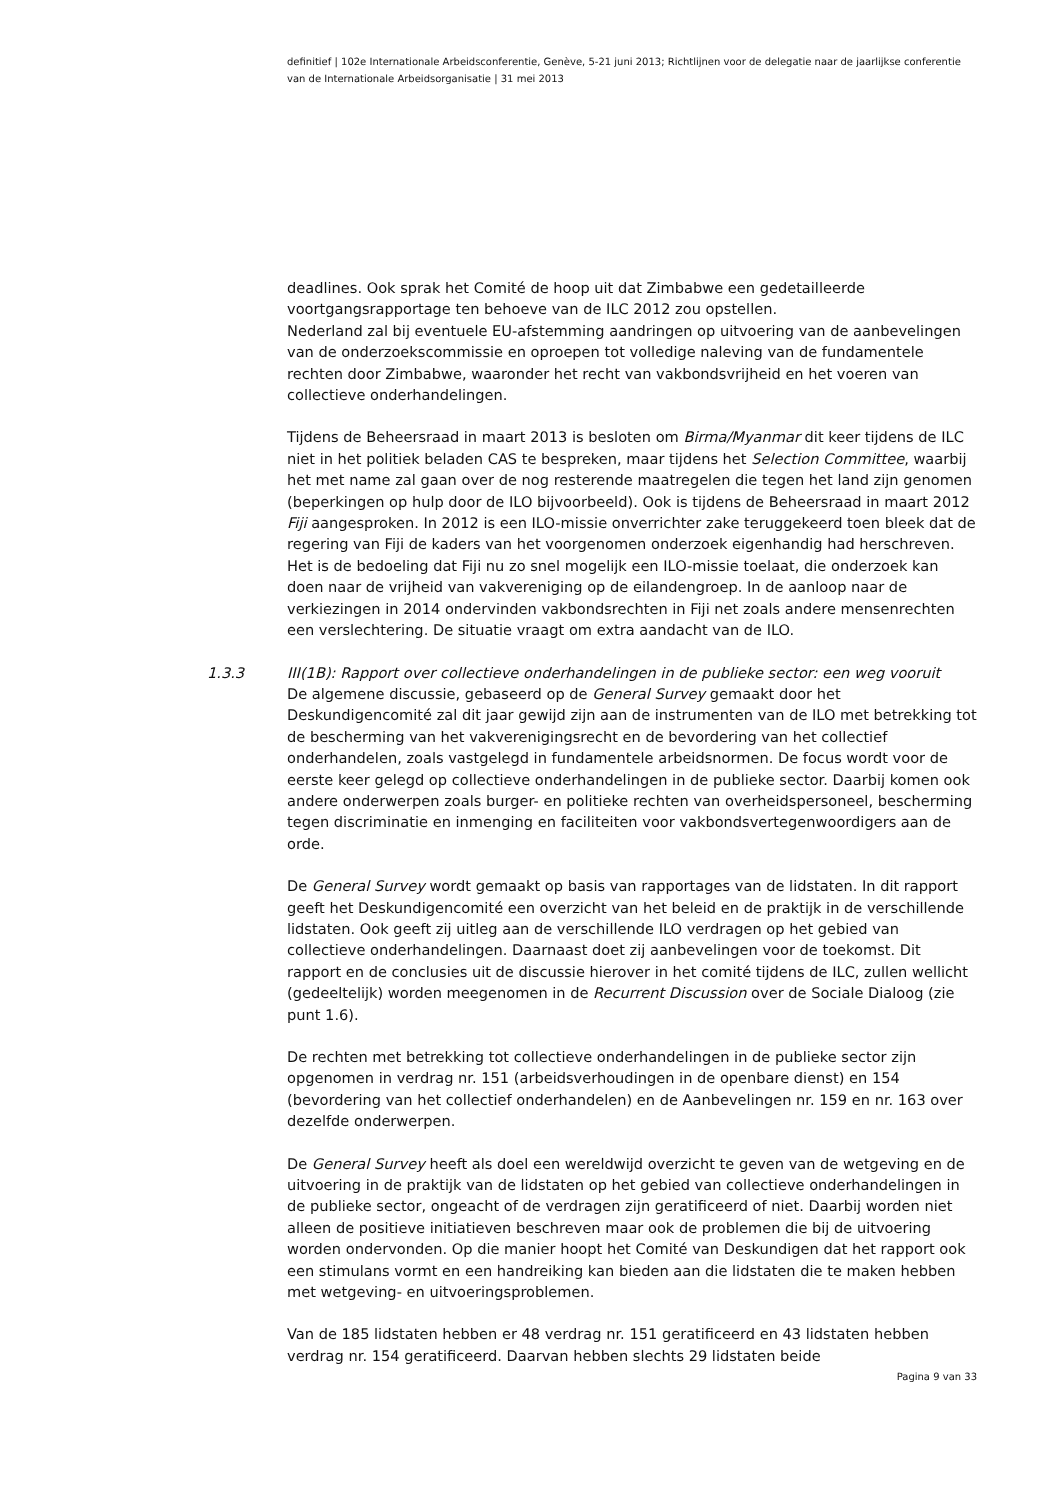definitief | 102e Internationale Arbeidsconferentie, Genève, 5-21 juni 2013; Richtlijnen voor de delegatie naar de jaarlijkse conferentie van de Internationale Arbeidsorganisatie | 31 mei 2013
deadlines. Ook sprak het Comité de hoop uit dat Zimbabwe een gedetailleerde voortgangsrapportage ten behoeve van de ILC 2012 zou opstellen.
Nederland zal bij eventuele EU-afstemming aandringen op uitvoering van de aanbevelingen van de onderzoekscommissie en oproepen tot volledige naleving van de fundamentele rechten door Zimbabwe, waaronder het recht van vakbondsvrijheid en het voeren van collectieve onderhandelingen.
Tijdens de Beheersraad in maart 2013 is besloten om Birma/Myanmar dit keer tijdens de ILC niet in het politiek beladen CAS te bespreken, maar tijdens het Selection Committee, waarbij het met name zal gaan over de nog resterende maatregelen die tegen het land zijn genomen (beperkingen op hulp door de ILO bijvoorbeeld). Ook is tijdens de Beheersraad in maart 2012 Fiji aangesproken. In 2012 is een ILO-missie onverrichter zake teruggekeerd toen bleek dat de regering van Fiji de kaders van het voorgenomen onderzoek eigenhandig had herschreven. Het is de bedoeling dat Fiji nu zo snel mogelijk een ILO-missie toelaat, die onderzoek kan doen naar de vrijheid van vakvereniging op de eilandengroep. In de aanloop naar de verkiezingen in 2014 ondervinden vakbondsrechten in Fiji net zoals andere mensenrechten een verslechtering. De situatie vraagt om extra aandacht van de ILO.
1.3.3 III(1B): Rapport over collectieve onderhandelingen in de publieke sector: een weg vooruit
De algemene discussie, gebaseerd op de General Survey gemaakt door het Deskundigencomité zal dit jaar gewijd zijn aan de instrumenten van de ILO met betrekking tot de bescherming van het vakverenigingsrecht en de bevordering van het collectief onderhandelen, zoals vastgelegd in fundamentele arbeidsnormen. De focus wordt voor de eerste keer gelegd op collectieve onderhandelingen in de publieke sector. Daarbij komen ook andere onderwerpen zoals burger- en politieke rechten van overheidspersoneel, bescherming tegen discriminatie en inmenging en faciliteiten voor vakbondsvertegenwoordigers aan de orde.
De General Survey wordt gemaakt op basis van rapportages van de lidstaten. In dit rapport geeft het Deskundigencomité een overzicht van het beleid en de praktijk in de verschillende lidstaten. Ook geeft zij uitleg aan de verschillende ILO verdragen op het gebied van collectieve onderhandelingen. Daarnaast doet zij aanbevelingen voor de toekomst. Dit rapport en de conclusies uit de discussie hierover in het comité tijdens de ILC, zullen wellicht (gedeeltelijk) worden meegenomen in de Recurrent Discussion over de Sociale Dialoog (zie punt 1.6).
De rechten met betrekking tot collectieve onderhandelingen in de publieke sector zijn opgenomen in verdrag nr. 151 (arbeidsverhoudingen in de openbare dienst) en 154 (bevordering van het collectief onderhandelen) en de Aanbevelingen nr. 159 en nr. 163 over dezelfde onderwerpen.
De General Survey heeft als doel een wereldwijd overzicht te geven van de wetgeving en de uitvoering in de praktijk van de lidstaten op het gebied van collectieve onderhandelingen in de publieke sector, ongeacht of de verdragen zijn geratificeerd of niet. Daarbij worden niet alleen de positieve initiatieven beschreven maar ook de problemen die bij de uitvoering worden ondervonden. Op die manier hoopt het Comité van Deskundigen dat het rapport ook een stimulans vormt en een handreiking kan bieden aan die lidstaten die te maken hebben met wetgeving- en uitvoeringsproblemen.
Van de 185 lidstaten hebben er 48 verdrag nr. 151 geratificeerd en 43 lidstaten hebben verdrag nr. 154 geratificeerd. Daarvan hebben slechts 29 lidstaten beide
Pagina 9 van 33